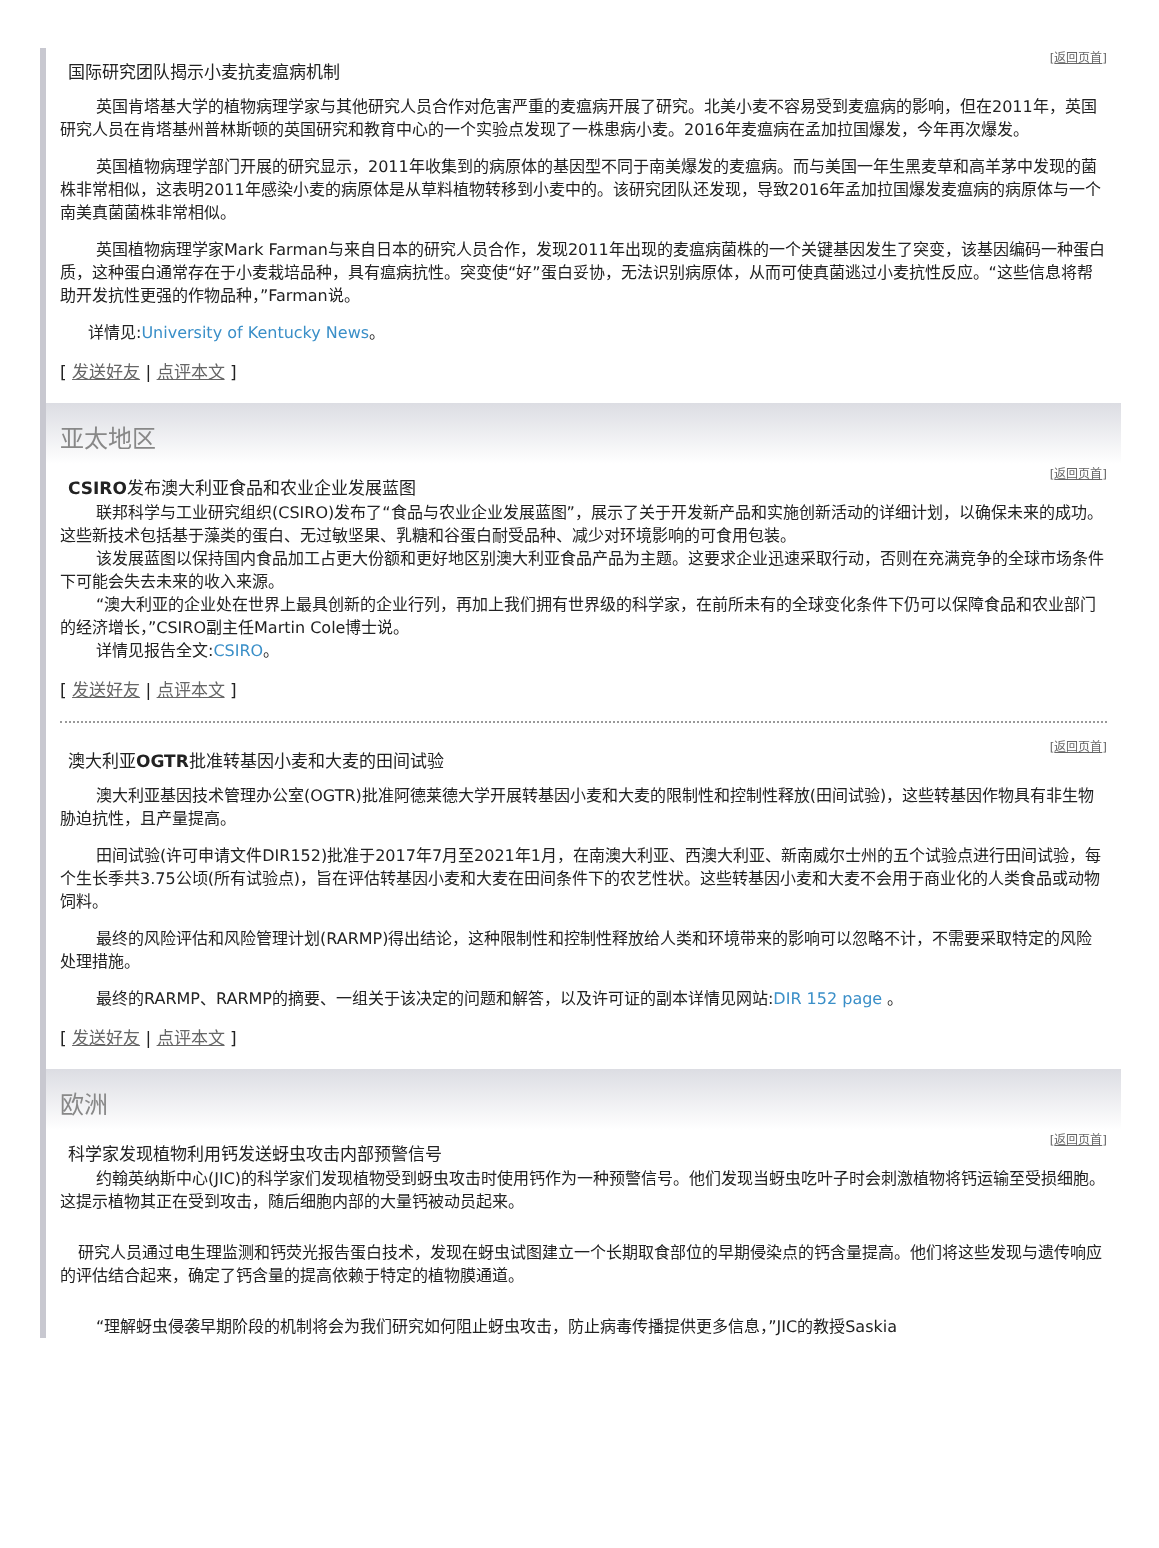[返回页首]
国际研究团队揭示小麦抗麦瘟病机制
英国肯塔基大学的植物病理学家与其他研究人员合作对危害严重的麦瘟病开展了研究。北美小麦不容易受到麦瘟病的影响，但在2011年，英国研究人员在肯塔基州普林斯顿的英国研究和教育中心的一个实验点发现了一株患病小麦。2016年麦瘟病在孟加拉国爆发，今年再次爆发。
英国植物病理学部门开展的研究显示，2011年收集到的病原体的基因型不同于南美爆发的麦瘟病。而与美国一年生黑麦草和高羊茅中发现的菌株非常相似，这表明2011年感染小麦的病原体是从草料植物转移到小麦中的。该研究团队还发现，导致2016年孟加拉国爆发麦瘟病的病原体与一个南美真菌菌株非常相似。
英国植物病理学家Mark Farman与来自日本的研究人员合作，发现2011年出现的麦瘟病菌株的一个关键基因发生了突变，该基因编码一种蛋白质，这种蛋白通常存在于小麦栽培品种，具有瘟病抗性。突变使“好”蛋白妥协，无法识别病原体，从而可使真菌逃过小麦抗性反应。“这些信息将帮助开发抗性更强的作物品种，”Farman说。
详情见:University of Kentucky News。
[ 发送好友 | 点评本文 ]
亚太地区
[返回页首]
CSIRO发布澳大利亚食品和农业企业发展蓝图
联邦科学与工业研究组织(CSIRO)发布了“食品与农业企业发展蓝图”，展示了关于开发新产品和实施创新活动的详细计划，以确保未来的成功。这些新技术包括基于藻类的蛋白、无过敏坚果、乳糖和谷蛋白耐受品种、减少对环境影响的可食用包装。
该发展蓝图以保持国内食品加工占更大份额和更好地区别澳大利亚食品产品为主题。这要求企业迅速采取行动，否则在充满竞争的全球市场条件下可能会失去未来的收入来源。
“澳大利亚的企业处在世界上最具创新的企业行列，再加上我们拥有世界级的科学家，在前所未有的全球变化条件下仍可以保障食品和农业部门的经济增长，”CSIRO副主任Martin Cole博士说。
详情见报告全文:CSIRO。
[ 发送好友 | 点评本文 ]
[返回页首]
澳大利亚OGTR批准转基因小麦和大麦的田间试验
澳大利亚基因技术管理办公室(OGTR)批准阿德莱德大学开展转基因小麦和大麦的限制性和控制性释放(田间试验)，这些转基因作物具有非生物胁迫抗性，且产量提高。
田间试验(许可申请文件DIR152)批准于2017年7月至2021年1月，在南澳大利亚、西澳大利亚、新南威尔士州的五个试验点进行田间试验，每个生长季共3.75公顷(所有试验点)，旨在评估转基因小麦和大麦在田间条件下的农艺性状。这些转基因小麦和大麦不会用于商业化的人类食品或动物饲料。
最终的风险评估和风险管理计划(RARMP)得出结论，这种限制性和控制性释放给人类和环境带来的影响可以忽略不计，不需要采取特定的风险处理措施。
最终的RARMP、RARMP的摘要、一组关于该决定的问题和解答，以及许可证的副本详情见网站:DIR 152 page 。
[ 发送好友 | 点评本文 ]
欧洲
[返回页首]
科学家发现植物利用钙发送蚜虫攻击内部预警信号
约翰英纳斯中心(JIC)的科学家们发现植物受到蚜虫攻击时使用钙作为一种预警信号。他们发现当蚜虫吃叶子时会刺激植物将钙运输至受损细胞。这提示植物其正在受到攻击，随后细胞内部的大量钙被动员起来。
研究人员通过电生理监测和钙荧光报告蛋白技术，发现在蚜虫试图建立一个长期取食部位的早期侵染点的钙含量提高。他们将这些发现与遗传响应的评估结合起来，确定了钙含量的提高依赖于特定的植物膜通道。
“理解蚜虫侵袭早期阶段的机制将会为我们研究如何阻止蚜虫攻击，防止病毒传播提供更多信息，”JIC的教授Saskia